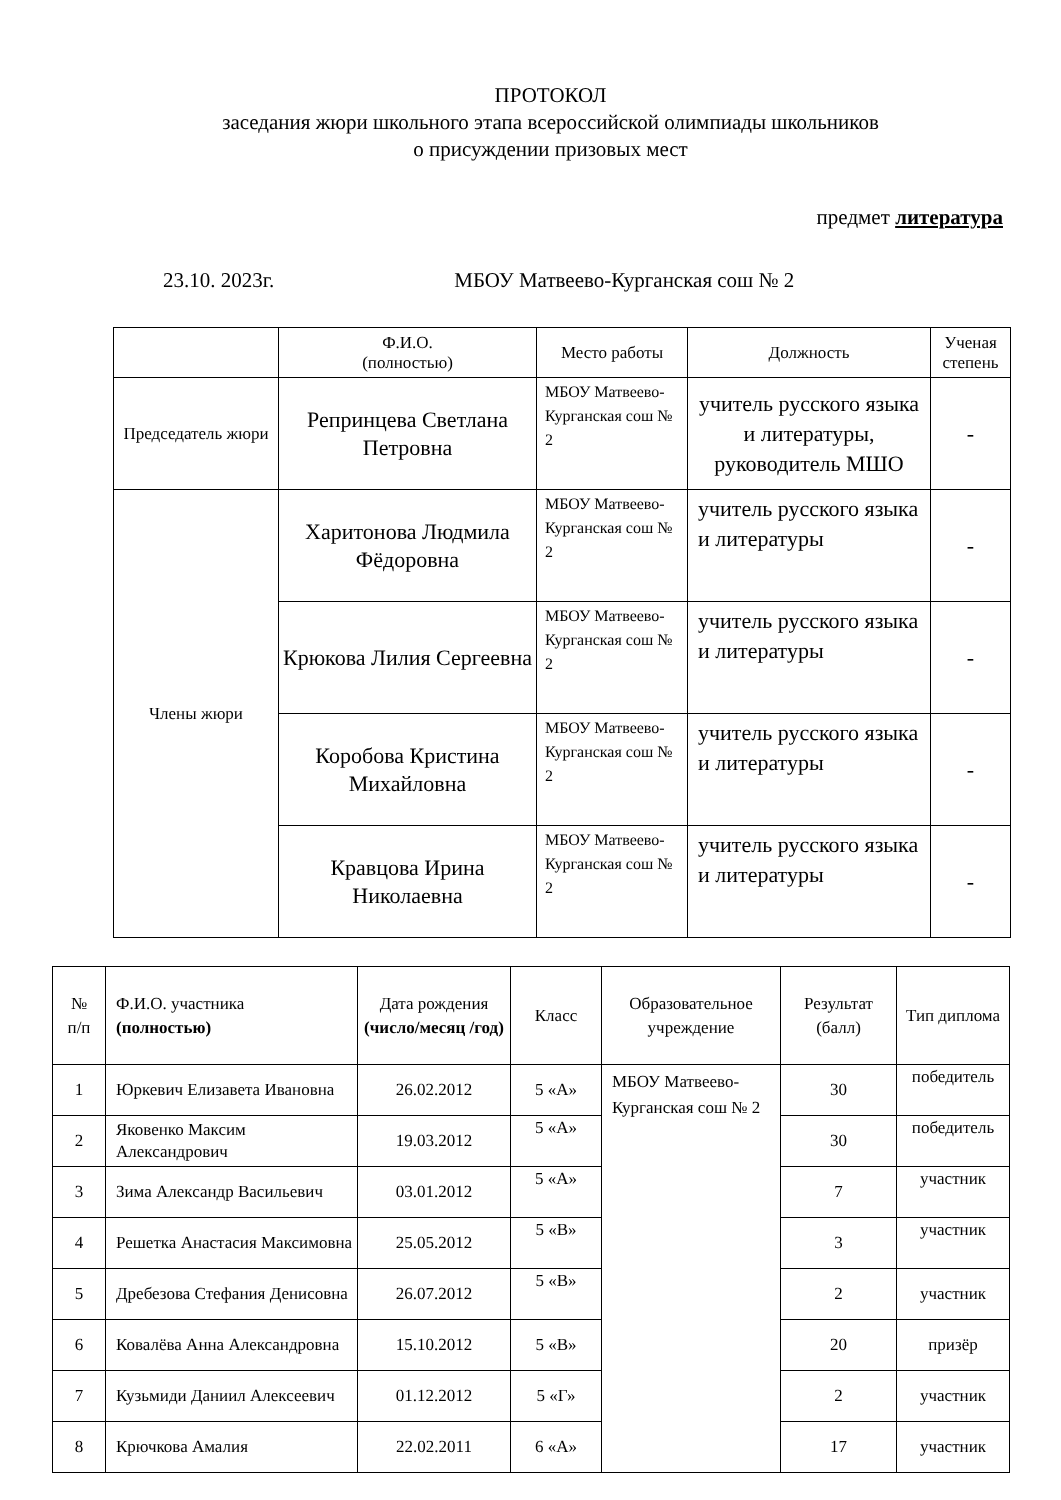ПРОТОКОЛ
заседания жюри школьного этапа всероссийской олимпиады школьников
о присуждении призовых мест
предмет литература
23.10. 2023г. МБОУ Матвеево-Курганская сош № 2
| | Ф.И.О. (полностью) | Место работы | Должность | Ученая степень |
| --- | --- | --- | --- | --- |
| Председатель жюри | Репринцева Светлана Петровна | МБОУ Матвеево-Курганская сош № 2 | учитель русского языка и литературы, руководитель МШО | - |
| Члены жюри | Харитонова Людмила Фёдоровна | МБОУ Матвеево-Курганская сош № 2 | учитель русского языка и литературы | - |
| | Крюкова Лилия Сергеевна | МБОУ Матвеево-Курганская сош № 2 | учитель русского языка и литературы | - |
| | Коробова Кристина Михайловна | МБОУ Матвеево-Курганская сош № 2 | учитель русского языка и литературы | - |
| | Кравцова Ирина Николаевна | МБОУ Матвеево-Курганская сош № 2 | учитель русского языка и литературы | - |
| № п/п | Ф.И.О. участника (полностью) | Дата рождения (число/месяц /год) | Класс | Образовательное учреждение | Результат (балл) | Тип диплома |
| --- | --- | --- | --- | --- | --- | --- |
| 1 | Юркевич Елизавета Ивановна | 26.02.2012 | 5 «А» | МБОУ Матвеево-Курганская сош № 2 | 30 | победитель |
| 2 | Яковенко Максим Александрович | 19.03.2012 | 5 «А» | | 30 | победитель |
| 3 | Зима Александр Васильевич | 03.01.2012 | 5 «А» | | 7 | участник |
| 4 | Решетка Анастасия Максимовна | 25.05.2012 | 5 «В» | | 3 | участник |
| 5 | Дребезова Стефания Денисовна | 26.07.2012 | 5 «В» | | 2 | участник |
| 6 | Ковалёва Анна Александровна | 15.10.2012 | 5 «В» | | 20 | призёр |
| 7 | Кузьмиди Даниил Алексеевич | 01.12.2012 | 5 «Г» | | 2 | участник |
| 8 | Крючкова Амалия | 22.02.2011 | 6 «А» | | 17 | участник |